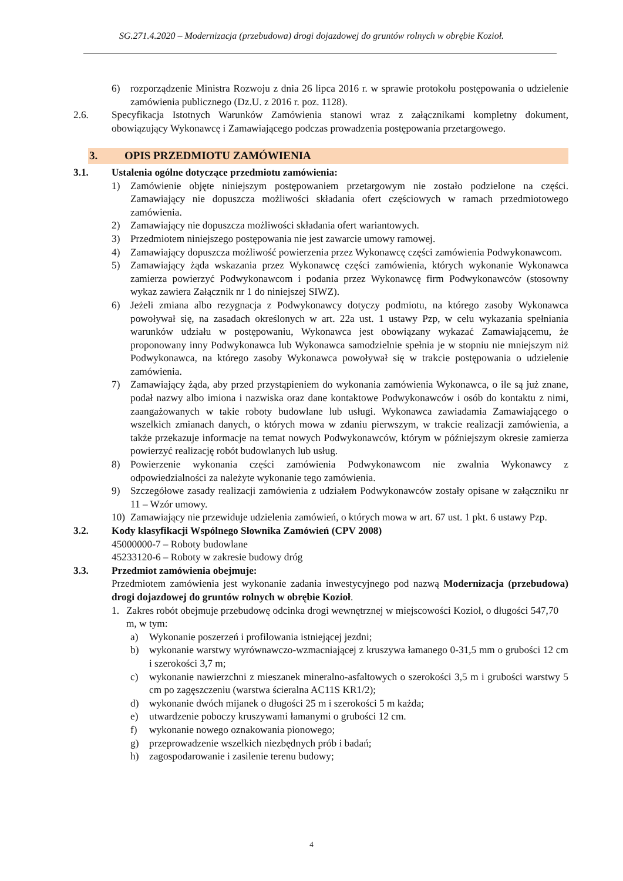SG.271.4.2020 – Modernizacja (przebudowa) drogi dojazdowej do gruntów rolnych w obrębie Kozioł.
6) rozporządzenie Ministra Rozwoju z dnia 26 lipca 2016 r. w sprawie protokołu postępowania o udzielenie zamówienia publicznego (Dz.U. z 2016 r. poz. 1128).
2.6. Specyfikacja Istotnych Warunków Zamówienia stanowi wraz z załącznikami kompletny dokument, obowiązujący Wykonawcę i Zamawiającego podczas prowadzenia postępowania przetargowego.
3. OPIS PRZEDMIOTU ZAMÓWIENIA
3.1. Ustalenia ogólne dotyczące przedmiotu zamówienia:
1) Zamówienie objęte niniejszym postępowaniem przetargowym nie zostało podzielone na części. Zamawiający nie dopuszcza możliwości składania ofert częściowych w ramach przedmiotowego zamówienia.
2) Zamawiający nie dopuszcza możliwości składania ofert wariantowych.
3) Przedmiotem niniejszego postępowania nie jest zawarcie umowy ramowej.
4) Zamawiający dopuszcza możliwość powierzenia przez Wykonawcę części zamówienia Podwykonawcom.
5) Zamawiający żąda wskazania przez Wykonawcę części zamówienia, których wykonanie Wykonawca zamierza powierzyć Podwykonawcom i podania przez Wykonawcę firm Podwykonawców (stosowny wykaz zawiera Załącznik nr 1 do niniejszej SIWZ).
6) Jeżeli zmiana albo rezygnacja z Podwykonawcy dotyczy podmiotu, na którego zasoby Wykonawca powoływał się, na zasadach określonych w art. 22a ust. 1 ustawy Pzp, w celu wykazania spełniania warunków udziału w postępowaniu, Wykonawca jest obowiązany wykazać Zamawiającemu, że proponowany inny Podwykonawca lub Wykonawca samodzielnie spełnia je w stopniu nie mniejszym niż Podwykonawca, na którego zasoby Wykonawca powoływał się w trakcie postępowania o udzielenie zamówienia.
7) Zamawiający żąda, aby przed przystąpieniem do wykonania zamówienia Wykonawca, o ile są już znane, podał nazwy albo imiona i nazwiska oraz dane kontaktowe Podwykonawców i osób do kontaktu z nimi, zaangażowanych w takie roboty budowlane lub usługi. Wykonawca zawiadamia Zamawiającego o wszelkich zmianach danych, o których mowa w zdaniu pierwszym, w trakcie realizacji zamówienia, a także przekazuje informacje na temat nowych Podwykonawców, którym w późniejszym okresie zamierza powierzyć realizację robót budowlanych lub usług.
8) Powierzenie wykonania części zamówienia Podwykonawcom nie zwalnia Wykonawcy z odpowiedzialności za należyte wykonanie tego zamówienia.
9) Szczegółowe zasady realizacji zamówienia z udziałem Podwykonawców zostały opisane w załączniku nr 11 – Wzór umowy.
10) Zamawiający nie przewiduje udzielenia zamówień, o których mowa w art. 67 ust. 1 pkt. 6 ustawy Pzp.
3.2. Kody klasyfikacji Wspólnego Słownika Zamówień (CPV 2008)
45000000-7 – Roboty budowlane
45233120-6 – Roboty w zakresie budowy dróg
3.3. Przedmiot zamówienia obejmuje:
Przedmiotem zamówienia jest wykonanie zadania inwestycyjnego pod nazwą Modernizacja (przebudowa) drogi dojazdowej do gruntów rolnych w obrębie Kozioł.
1. Zakres robót obejmuje przebudowę odcinka drogi wewnętrznej w miejscowości Kozioł, o długości 547,70 m, w tym:
a) Wykonanie poszerzeń i profilowania istniejącej jezdni;
b) wykonanie warstwy wyrównawczo-wzmacniającej z kruszywa łamanego 0-31,5 mm o grubości 12 cm i szerokości 3,7 m;
c) wykonanie nawierzchni z mieszanek mineralno-asfaltowych o szerokości 3,5 m i grubości warstwy 5 cm po zagęszczeniu (warstwa ścieralna AC11S KR1/2);
d) wykonanie dwóch mijanek o długości 25 m i szerokości 5 m każda;
e) utwardzenie poboczy kruszywami łamanymi o grubości 12 cm.
f) wykonanie nowego oznakowania pionowego;
g) przeprowadzenie wszelkich niezbędnych prób i badań;
h) zagospodarowanie i zasilenie terenu budowy;
4